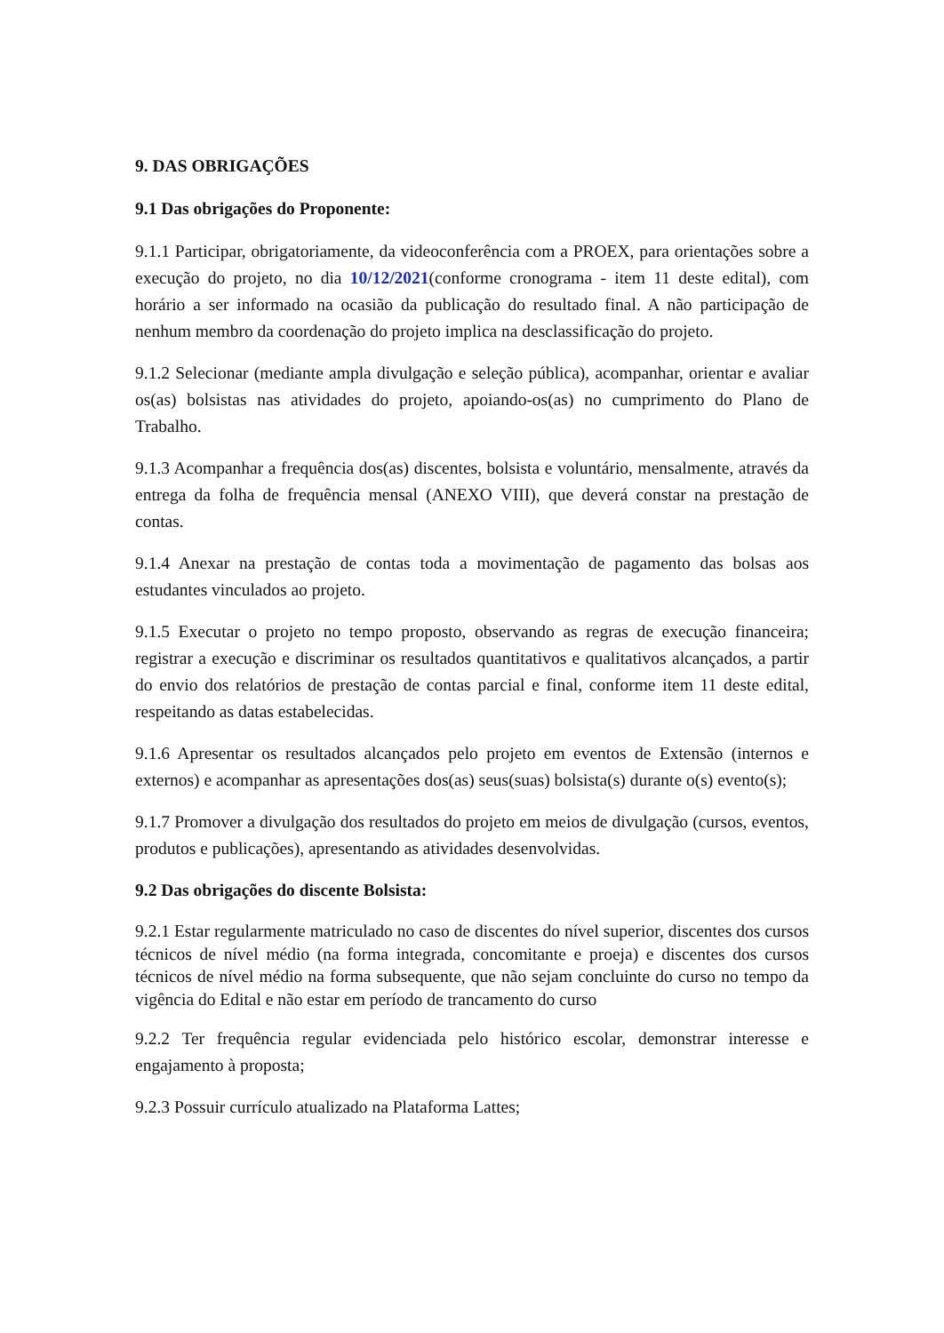9. DAS OBRIGAÇÕES
9.1 Das obrigações do Proponente:
9.1.1 Participar, obrigatoriamente, da videoconferência com a PROEX, para orientações sobre a execução do projeto, no dia 10/12/2021(conforme cronograma - item 11 deste edital), com horário a ser informado na ocasião da publicação do resultado final. A não participação de nenhum membro da coordenação do projeto implica na desclassificação do projeto.
9.1.2 Selecionar (mediante ampla divulgação e seleção pública), acompanhar, orientar e avaliar os(as) bolsistas nas atividades do projeto, apoiando-os(as) no cumprimento do Plano de Trabalho.
9.1.3 Acompanhar a frequência dos(as) discentes, bolsista e voluntário, mensalmente, através da entrega da folha de frequência mensal (ANEXO VIII), que deverá constar na prestação de contas.
9.1.4 Anexar na prestação de contas toda a movimentação de pagamento das bolsas aos estudantes vinculados ao projeto.
9.1.5 Executar o projeto no tempo proposto, observando as regras de execução financeira; registrar a execução e discriminar os resultados quantitativos e qualitativos alcançados, a partir do envio dos relatórios de prestação de contas parcial e final, conforme item 11 deste edital, respeitando as datas estabelecidas.
9.1.6 Apresentar os resultados alcançados pelo projeto em eventos de Extensão (internos e externos) e acompanhar as apresentações dos(as) seus(suas) bolsista(s) durante o(s) evento(s);
9.1.7 Promover a divulgação dos resultados do projeto em meios de divulgação (cursos, eventos, produtos e publicações), apresentando as atividades desenvolvidas.
9.2 Das obrigações do discente Bolsista:
9.2.1 Estar regularmente matriculado no caso de discentes do nível superior, discentes dos cursos técnicos de nível médio (na forma integrada, concomitante e proeja) e discentes dos cursos técnicos de nível médio na forma subsequente, que não sejam concluinte do curso no tempo da vigência do Edital e não estar em período de trancamento do curso
9.2.2 Ter frequência regular evidenciada pelo histórico escolar, demonstrar interesse e engajamento à proposta;
9.2.3 Possuir currículo atualizado na Plataforma Lattes;